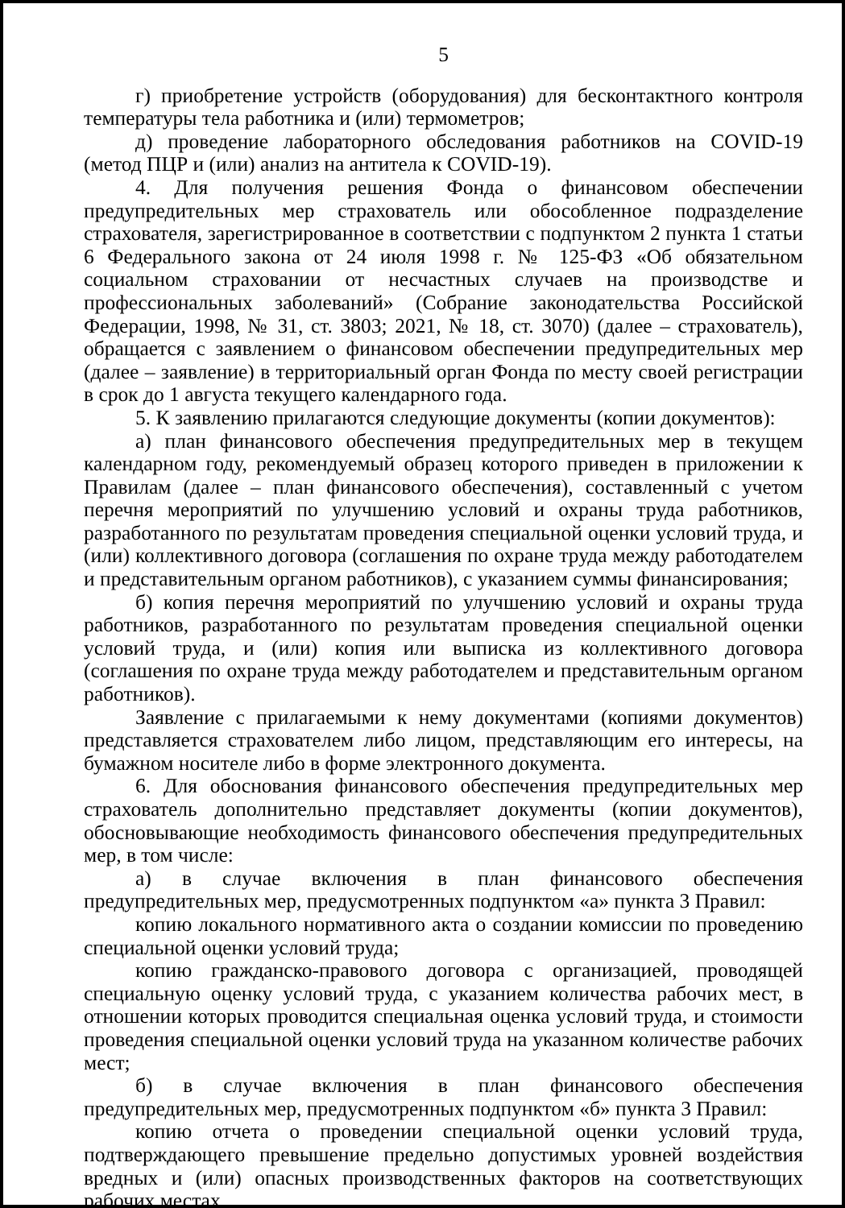5
г) приобретение устройств (оборудования) для бесконтактного контроля температуры тела работника и (или) термометров;
д) проведение лабораторного обследования работников на COVID-19 (метод ПЦР и (или) анализ на антитела к COVID-19).
4. Для получения решения Фонда о финансовом обеспечении предупредительных мер страхователь или обособленное подразделение страхователя, зарегистрированное в соответствии с подпунктом 2 пункта 1 статьи 6 Федерального закона от 24 июля 1998 г. № 125-ФЗ «Об обязательном социальном страховании от несчастных случаев на производстве и профессиональных заболеваний» (Собрание законодательства Российской Федерации, 1998, № 31, ст. 3803; 2021, № 18, ст. 3070) (далее – страхователь), обращается с заявлением о финансовом обеспечении предупредительных мер (далее – заявление) в территориальный орган Фонда по месту своей регистрации в срок до 1 августа текущего календарного года.
5. К заявлению прилагаются следующие документы (копии документов):
а) план финансового обеспечения предупредительных мер в текущем календарном году, рекомендуемый образец которого приведен в приложении к Правилам (далее – план финансового обеспечения), составленный с учетом перечня мероприятий по улучшению условий и охраны труда работников, разработанного по результатам проведения специальной оценки условий труда, и (или) коллективного договора (соглашения по охране труда между работодателем и представительным органом работников), с указанием суммы финансирования;
б) копия перечня мероприятий по улучшению условий и охраны труда работников, разработанного по результатам проведения специальной оценки условий труда, и (или) копия или выписка из коллективного договора (соглашения по охране труда между работодателем и представительным органом работников).
Заявление с прилагаемыми к нему документами (копиями документов) представляется страхователем либо лицом, представляющим его интересы, на бумажном носителе либо в форме электронного документа.
6. Для обоснования финансового обеспечения предупредительных мер страхователь дополнительно представляет документы (копии документов), обосновывающие необходимость финансового обеспечения предупредительных мер, в том числе:
а) в случае включения в план финансового обеспечения предупредительных мер, предусмотренных подпунктом «а» пункта 3 Правил:
копию локального нормативного акта о создании комиссии по проведению специальной оценки условий труда;
копию гражданско-правового договора с организацией, проводящей специальную оценку условий труда, с указанием количества рабочих мест, в отношении которых проводится специальная оценка условий труда, и стоимости проведения специальной оценки условий труда на указанном количестве рабочих мест;
б) в случае включения в план финансового обеспечения предупредительных мер, предусмотренных подпунктом «б» пункта 3 Правил:
копию отчета о проведении специальной оценки условий труда, подтверждающего превышение предельно допустимых уровней воздействия вредных и (или) опасных производственных факторов на соответствующих рабочих местах